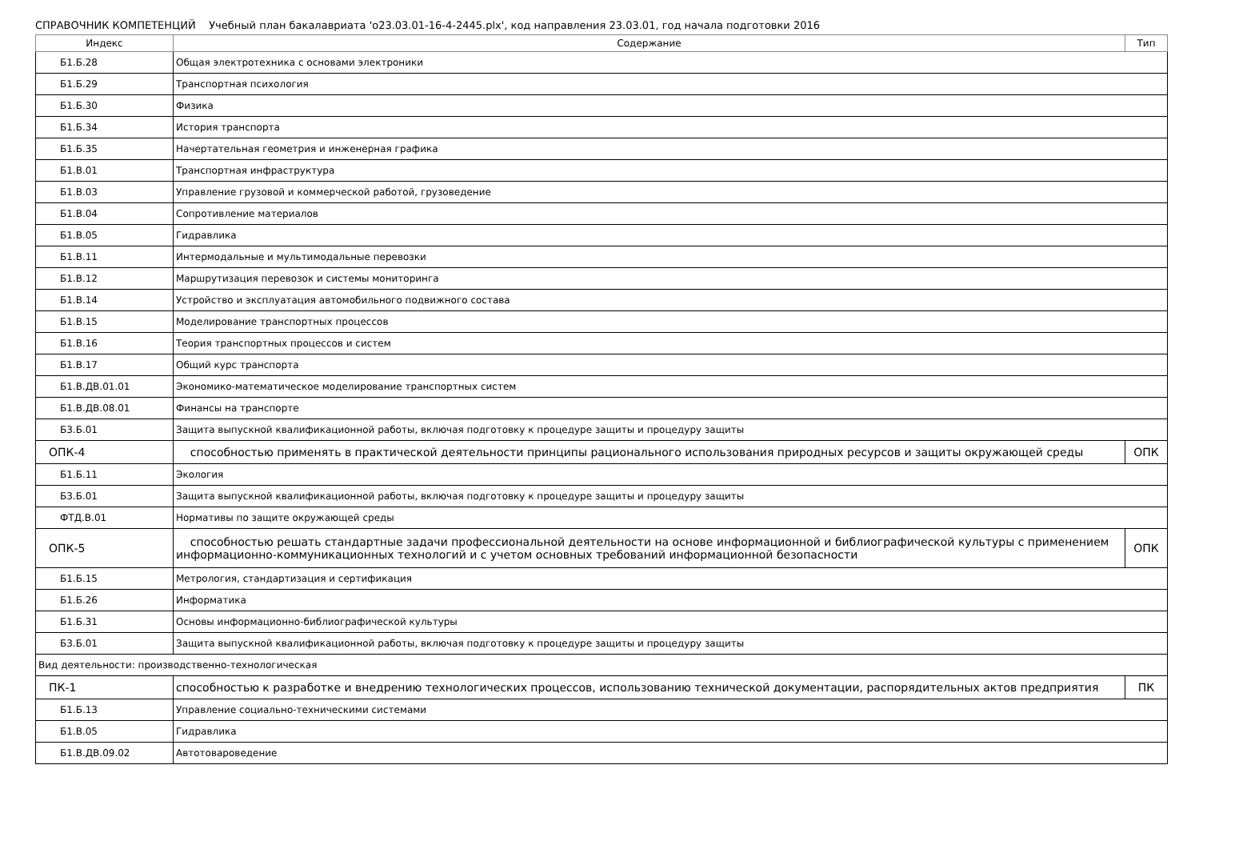СПРАВОЧНИК КОМПЕТЕНЦИЙ Учебный план бакалавриата 'о23.03.01-16-4-2445.plx', код направления 23.03.01, год начала подготовки 2016
| Индекс | Содержание | Тип |
| --- | --- | --- |
| Б1.Б.28 | Общая электротехника с основами электроники | |
| Б1.Б.29 | Транспортная психология | |
| Б1.Б.30 | Физика | |
| Б1.Б.34 | История транспорта | |
| Б1.Б.35 | Начертательная геометрия и инженерная графика | |
| Б1.В.01 | Транспортная инфраструктура | |
| Б1.В.03 | Управление грузовой и коммерческой работой, грузоведение | |
| Б1.В.04 | Сопротивление материалов | |
| Б1.В.05 | Гидравлика | |
| Б1.В.11 | Интермодальные и мультимодальные перевозки | |
| Б1.В.12 | Маршрутизация перевозок и системы мониторинга | |
| Б1.В.14 | Устройство и эксплуатация автомобильного подвижного состава | |
| Б1.В.15 | Моделирование транспортных процессов | |
| Б1.В.16 | Теория транспортных процессов и систем | |
| Б1.В.17 | Общий курс транспорта | |
| Б1.В.ДВ.01.01 | Экономико-математическое моделирование транспортных систем | |
| Б1.В.ДВ.08.01 | Финансы на транспорте | |
| Б3.Б.01 | Защита выпускной квалификационной работы, включая подготовку к процедуре защиты и процедуру защиты | |
| ОПК-4 | способностью применять в практической деятельности принципы рационального использования природных ресурсов и защиты окружающей среды | ОПК |
| Б1.Б.11 | Экология | |
| Б3.Б.01 | Защита выпускной квалификационной работы, включая подготовку к процедуре защиты и процедуру защиты | |
| ФТД.В.01 | Нормативы по защите окружающей среды | |
| ОПК-5 | способностью решать стандартные задачи профессиональной деятельности на основе информационной и библиографической культуры с применением информационно-коммуникационных технологий и с учетом основных требований информационной безопасности | ОПК |
| Б1.Б.15 | Метрология, стандартизация и сертификация | |
| Б1.Б.26 | Информатика | |
| Б1.Б.31 | Основы информационно-библиографической культуры | |
| Б3.Б.01 | Защита выпускной квалификационной работы, включая подготовку к процедуре защиты и процедуру защиты | |
| Вид деятельности: производственно-технологическая | | |
| ПК-1 | способностью к разработке и внедрению технологических процессов, использованию технической документации, распорядительных актов предприятия | ПК |
| Б1.Б.13 | Управление социально-техническими системами | |
| Б1.В.05 | Гидравлика | |
| Б1.В.ДВ.09.02 | Автотовароведение | |